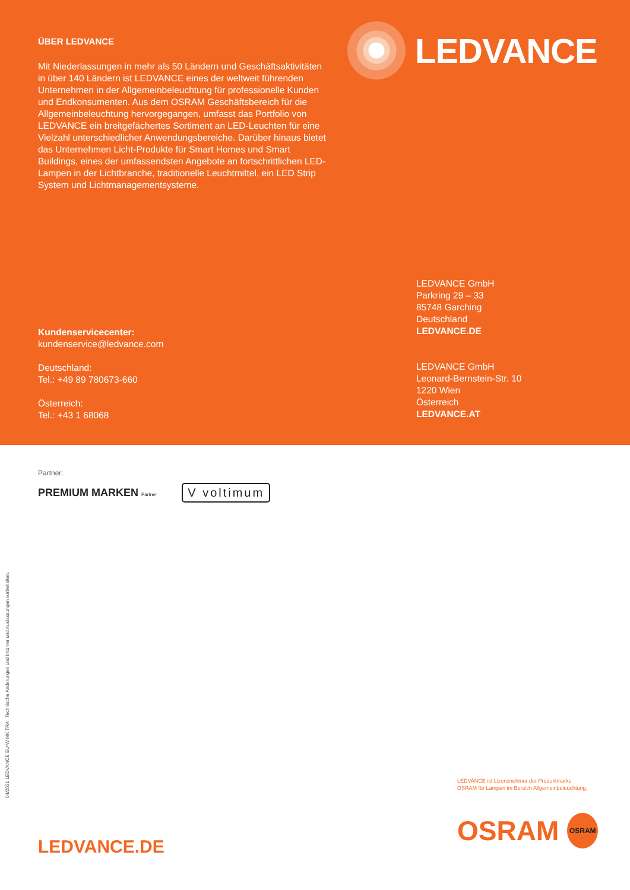ÜBER LEDVANCE
Mit Niederlassungen in mehr als 50 Ländern und Geschäfts­aktivitäten in über 140 Ländern ist LEDVANCE eines der weltweit führenden Unternehmen in der Allgemeinbeleuchtung für professionelle Kunden und Endkonsumenten. Aus dem OSRAM Geschäftsbereich für die Allgemeinbeleuchtung hervorgegangen, umfasst das Portfolio von LEDVANCE ein breitgefächertes Sortiment an LED-Leuchten für eine Vielzahl unterschiedlicher Anwendungsbereiche. Darüber hinaus bietet das Unternehmen Licht-Produkte für Smart Homes und Smart Buildings, eines der umfassendsten Angebote an fortschrittlichen LED-Lampen in der Lichtbranche, traditionelle Leuchtmittel, ein LED Strip System und Lichtmanagementsysteme.
LEDVANCE
Kundenservicecenter:
kundenservice@ledvance.com
Deutschland:
Tel.: +49 89 780673-660
Österreich:
Tel.: +43 1 68068
LEDVANCE GmbH
Parkring 29 – 33
85748 Garching
Deutschland
LEDVANCE.DE
LEDVANCE GmbH
Leonard-Bernstein-Str. 10
1220 Wien
Österreich
LEDVANCE.AT
Partner:
PREMIUM MARKEN Partner V voltimum
04/2021 LEDVANCE EU-W MK TRA Technische Änderungen und Irrtümer und Auslassungen vorbehalten.
LEDVANCE ist Lizenznehmer der Produktmarke
OSRAM für Lampen im Bereich Allgemeinbeleuchtung.
OSRAM
OSRAM
LEDVANCE.DE